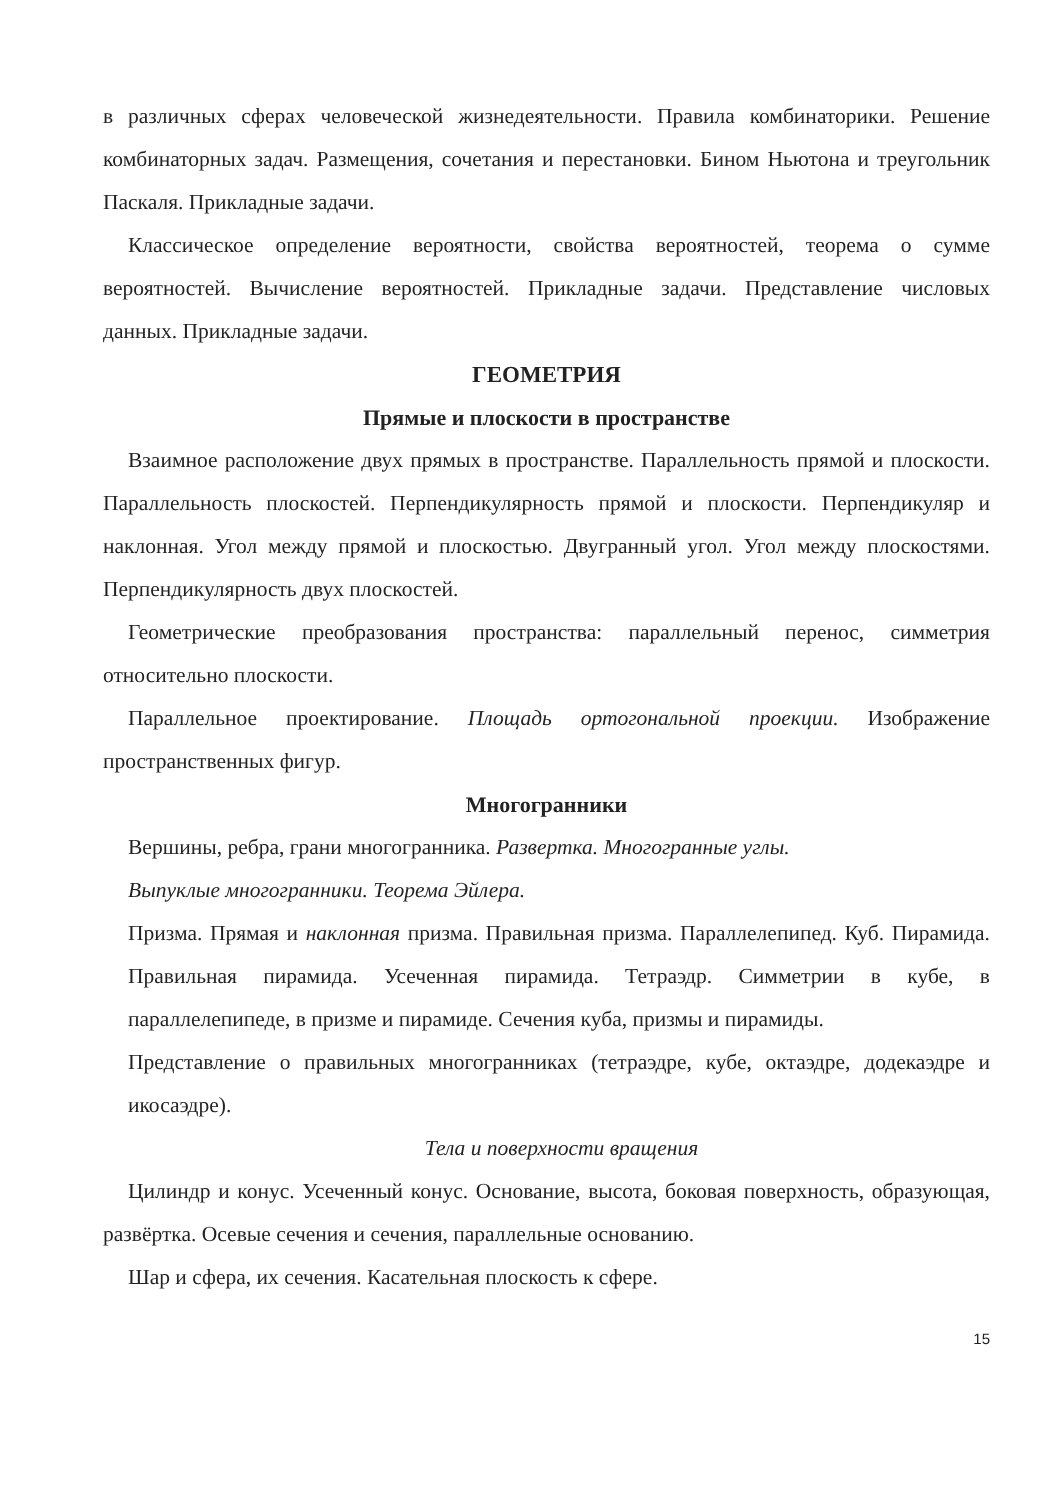в различных сферах человеческой жизнедеятельности. Правила комбинаторики. Решение комбинаторных задач. Размещения, сочетания и перестановки. Бином Ньютона и треугольник Паскаля. Прикладные задачи.
Классическое определение вероятности, свойства вероятностей, теорема о сумме вероятностей. Вычисление вероятностей. Прикладные задачи. Представление числовых данных. Прикладные задачи.
ГЕОМЕТРИЯ
Прямые и плоскости в пространстве
Взаимное расположение двух прямых в пространстве. Параллельность прямой и плоскости. Параллельность плоскостей. Перпендикулярность прямой и плоскости. Перпендикуляр и наклонная. Угол между прямой и плоскостью. Двугранный угол. Угол между плоскостями. Перпендикулярность двух плоскостей.
Геометрические преобразования пространства: параллельный перенос, симметрия относительно плоскости.
Параллельное проектирование. Площадь ортогональной проекции. Изображение пространственных фигур.
Многогранники
Вершины, ребра, грани многогранника. Развертка. Многогранные углы.
Выпуклые многогранники. Теорема Эйлера.
Призма. Прямая и наклонная призма. Правильная призма. Параллелепипед. Куб. Пирамида. Правильная пирамида. Усеченная пирамида. Тетраэдр. Симметрии в кубе, в параллелепипеде, в призме и пирамиде. Сечения куба, призмы и пирамиды.
Представление о правильных многогранниках (тетраэдре, кубе, октаэдре, додекаэдре и икосаэдре).
Тела и поверхности вращения
Цилиндр и конус. Усеченный конус. Основание, высота, боковая поверхность, образующая, развёртка. Осевые сечения и сечения, параллельные основанию.
Шар и сфера, их сечения. Касательная плоскость к сфере.
15